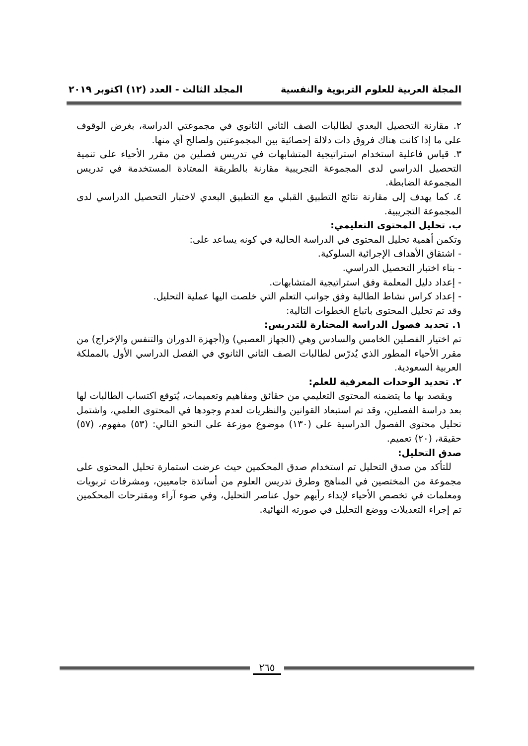المجلة العربية للعلوم التربوية والنفسية المجلد الثالث - العدد (١٢) اكتوبر ٢٠١٩
٢. مقارنة التحصيل البعدي لطالبات الصف الثاني الثانوي في مجموعتي الدراسة، بغرض الوقوف على ما إذا كانت هناك فروق ذات دلالة إحصائية بين المجموعتين ولصالح أي منها.
٣. قياس فاعلية استخدام استراتيجية المتشابهات في تدريس فصلين من مقرر الأحياء على تنمية التحصيل الدراسي لدى المجموعة التجريبية مقارنة بالطريقة المعتادة المستخدمة في تدريس المجموعة الضابطة.
٤. كما يهدف إلى مقارنة نتائج التطبيق القبلي مع التطبيق البعدي لاختبار التحصيل الدراسي لدى المجموعة التجريبية.
ب. تحليل المحتوى التعليمي:
وتكمن أهمية تحليل المحتوى في الدراسة الحالية في كونه يساعد على:
- اشتقاق الأهداف الإجرائية السلوكية.
- بناء اختبار التحصيل الدراسي.
- إعداد دليل المعلمة وفق استراتيجية المتشابهات.
- إعداد كراس نشاط الطالبة وفق جوانب التعلم التي خلصت اليها عملية التحليل.
وقد تم تحليل المحتوى باتباع الخطوات التالية:
١. تحديد فصول الدراسة المختارة للتدريس:
تم اختيار الفصلين الخامس والسادس وهي (الجهاز العصبي) و(أجهزة الدوران والتنفس والإخراج) من مقرر الأحياء المطور الذي يُدرّس لطالبات الصف الثاني الثانوي في الفصل الدراسي الأول بالمملكة العربية السعودية.
٢. تحديد الوحدات المعرفية للعلم:
ويقصد بها ما يتضمنه المحتوى التعليمي من حقائق ومفاهيم وتعميمات، يُتوقع اكتساب الطالبات لها بعد دراسة الفصلين، وقد تم استبعاد القوانين والنظريات لعدم وجودها في المحتوى العلمي، واشتمل تحليل محتوى الفصول الدراسية على (١٣٠) موضوع موزعة على النحو التالي: (٥٣) مفهوم، (٥٧) حقيقة، (٢٠) تعميم.
صدق التحليل:
للتأكد من صدق التحليل تم استخدام صدق المحكمين حيث عرضت استمارة تحليل المحتوى على مجموعة من المختصين في المناهج وطرق تدريس العلوم من أساتذة جامعيين، ومشرفات تربويات ومعلمات في تخصص الأحياء لإبداء رأيهم حول عناصر التحليل، وفي ضوء آراء ومقترحات المحكمين تم إجراء التعديلات ووضع التحليل في صورته النهائية.
٢٦٥